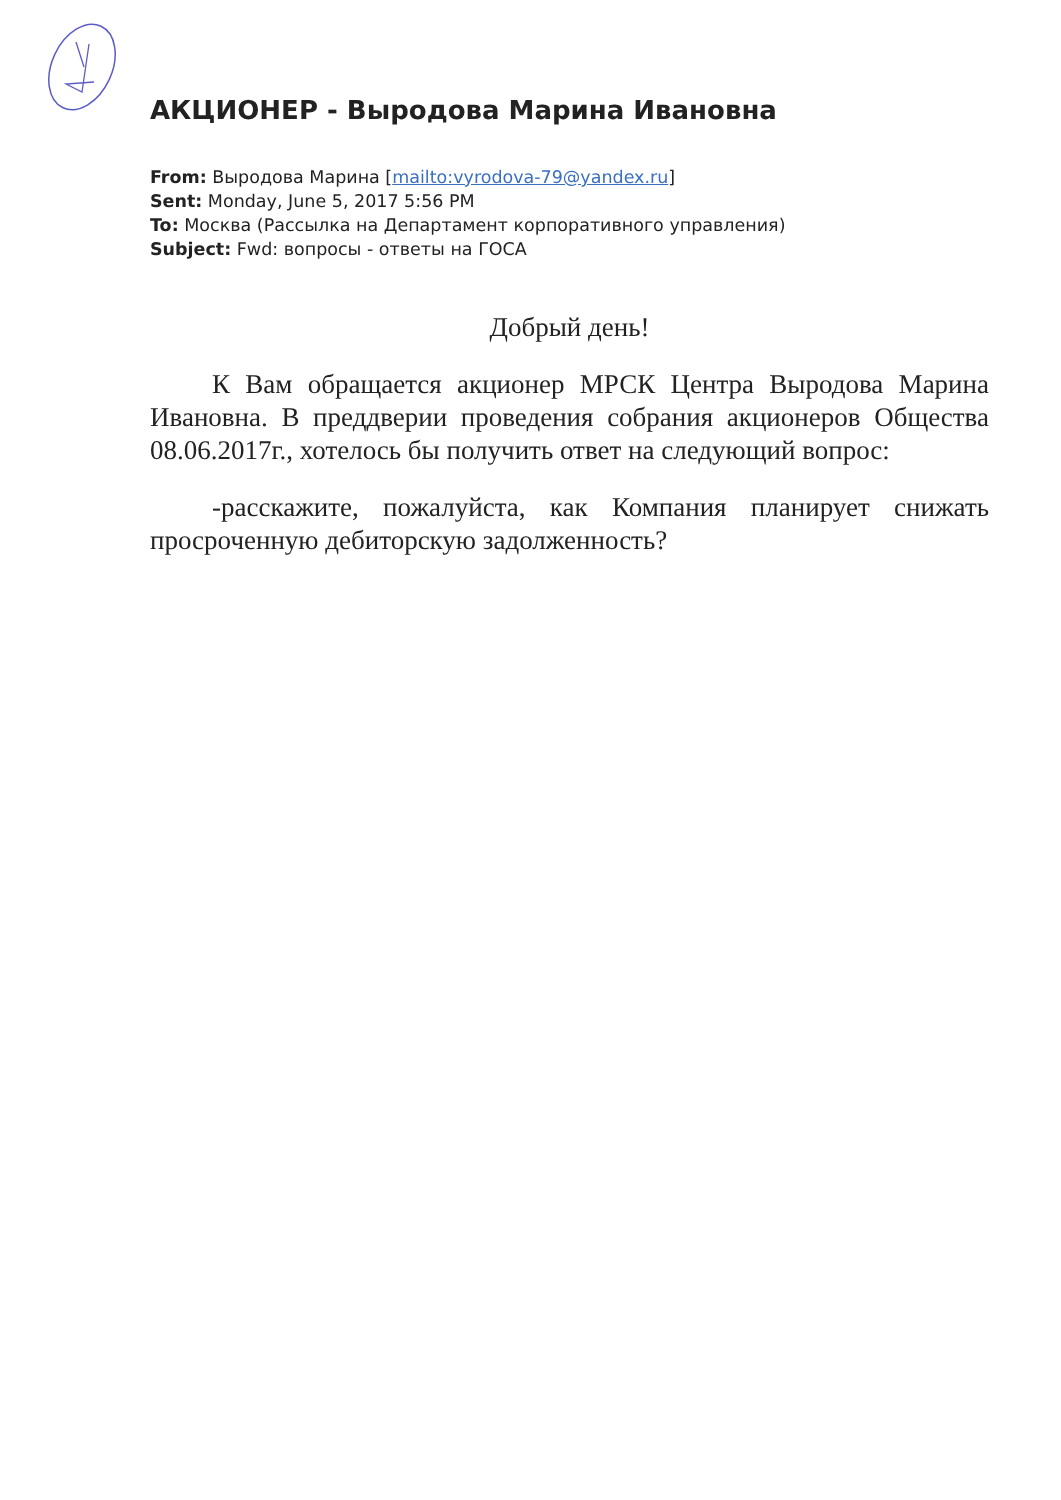АКЦИОНЕР - Выродова Марина Ивановна
From: Выродова Марина [mailto:vyrodova-79@yandex.ru]
Sent: Monday, June 5, 2017 5:56 PM
To: Москва (Рассылка на Департамент корпоративного управления)
Subject: Fwd: вопросы - ответы на ГОСА
Добрый день!
К Вам обращается акционер МРСК Центра Выродова Марина Ивановна. В преддверии проведения собрания акционеров Общества 08.06.2017г., хотелось бы получить ответ на следующий вопрос:
-расскажите, пожалуйста, как Компания планирует снижать просроченную дебиторскую задолженность?